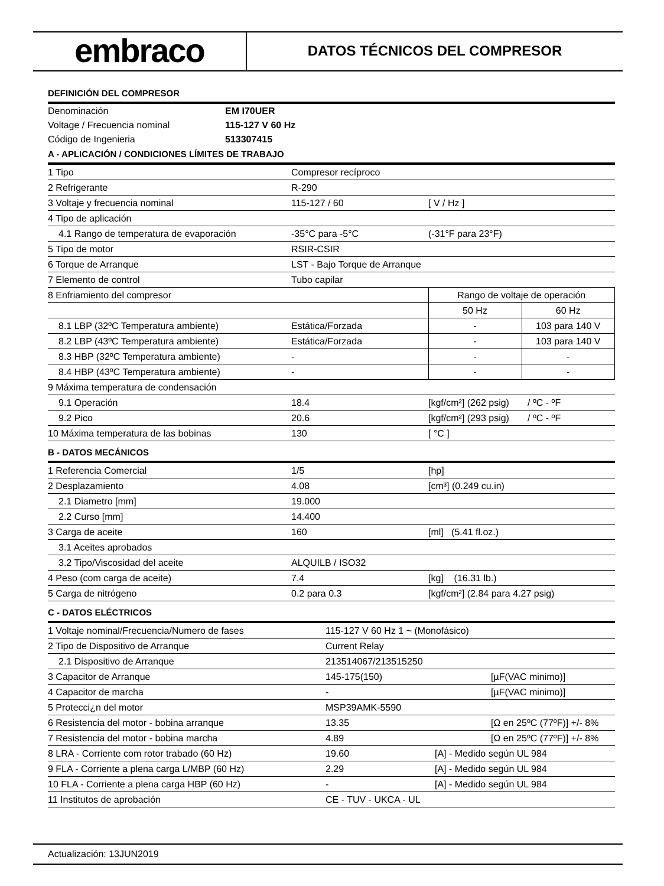embraco
DATOS TÉCNICOS DEL COMPRESOR
DEFINICIÓN DEL COMPRESOR
| Denominación | EM I70UER |
| Voltage / Frecuencia nominal | 115-127 V 60 Hz |
| Código de Ingenieria | 513307415 |
A - APLICACIÓN / CONDICIONES LÍMITES DE TRABAJO
| 1 Tipo | Compresor recíproco | | |
| 2 Refrigerante | R-290 | | |
| 3 Voltaje y frecuencia nominal | 115-127 / 60 | [ V / Hz ] | |
| 4 Tipo de aplicación | | | |
| 4.1 Rango de temperatura de evaporación | -35°C para -5°C | (-31°F para 23°F) | |
| 5 Tipo de motor | RSIR-CSIR | | |
| 6 Torque de Arranque | LST - Bajo Torque de Arranque | | |
| 7 Elemento de control | Tubo capilar | | |
| 8 Enfriamiento del compresor | | Rango de voltaje de operación | |
| | | 50 Hz | 60 Hz |
| 8.1 LBP (32ºC Temperatura ambiente) | Estática/Forzada | - | 103 para 140 V |
| 8.2 LBP (43ºC Temperatura ambiente) | Estática/Forzada | - | 103 para 140 V |
| 8.3 HBP (32ºC Temperatura ambiente) | - | - | - |
| 8.4 HBP (43ºC Temperatura ambiente) | - | - | - |
| 9 Máxima temperatura de condensación | | | |
| 9.1 Operación | 18.4 | [kgf/cm²] (262 psig) / ºC - ºF | |
| 9.2 Pico | 20.6 | [kgf/cm²] (293 psig) / ºC - ºF | |
| 10 Máxima temperatura de las bobinas | 130 | [ °C ] | |
B - DATOS MECÁNICOS
| 1 Referencia Comercial | 1/5 | [hp] |
| 2 Desplazamiento | 4.08 | [cm³] (0.249 cu.in) |
| 2.1 Diametro [mm] | 19.000 | |
| 2.2 Curso [mm] | 14.400 | |
| 3 Carga de aceite | 160 | [ml] (5.41 fl.oz.) |
| 3.1 Aceites aprobados | | |
| 3.2 Tipo/Viscosidad del aceite | ALQUILB / ISO32 | |
| 4 Peso (com carga de aceite) | 7.4 | [kg] (16.31 lb.) |
| 5 Carga de nitrógeno | 0.2 para 0.3 | [kgf/cm²] (2.84 para 4.27 psig) |
C - DATOS ELÉCTRICOS
| 1 Voltaje nominal/Frecuencia/Numero de fases | 115-127 V 60 Hz 1 ~ (Monofásico) | |
| 2 Tipo de Dispositivo de Arranque | Current Relay | |
| 2.1 Dispositivo de Arranque | 213514067/213515250 | |
| 3 Capacitor de Arranque | 145-175(150) | [µF(VAC minimo)] |
| 4 Capacitor de marcha | - | [µF(VAC minimo)] |
| 5 Protecci¿n del motor | MSP39AMK-5590 | |
| 6 Resistencia del motor - bobina arranque | 13.35 | [Ω en 25ºC (77ºF)] +/- 8% |
| 7 Resistencia del motor - bobina marcha | 4.89 | [Ω en 25ºC (77ºF)] +/- 8% |
| 8 LRA - Corriente com rotor trabado (60 Hz) | 19.60 | [A] - Medido según UL 984 |
| 9 FLA - Corriente a plena carga L/MBP (60 Hz) | 2.29 | [A] - Medido según UL 984 |
| 10 FLA - Corriente a plena carga HBP (60 Hz) | - | [A] - Medido según UL 984 |
| 11 Institutos de aprobación | CE - TUV - UKCA - UL | |
Actualización: 13JUN2019